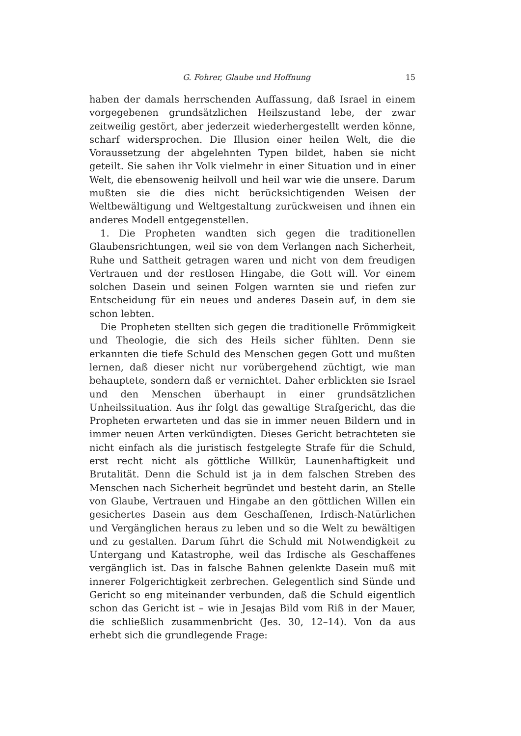G. Fohrer, Glaube und Hoffnung 15
haben der damals herrschenden Auffassung, daß Israel in einem vorgegebenen grundsätzlichen Heilszustand lebe, der zwar zeitweilig gestört, aber jederzeit wiederhergestellt werden könne, scharf widersprochen. Die Illusion einer heilen Welt, die die Voraussetzung der abgelehnten Typen bildet, haben sie nicht geteilt. Sie sahen ihr Volk vielmehr in einer Situation und in einer Welt, die ebensowenig heilvoll und heil war wie die unsere. Darum mußten sie die dies nicht berücksichtigenden Weisen der Weltbewältigung und Weltgestaltung zurückweisen und ihnen ein anderes Modell entgegenstellen.
1. Die Propheten wandten sich gegen die traditionellen Glaubensrichtungen, weil sie von dem Verlangen nach Sicherheit, Ruhe und Sattheit getragen waren und nicht von dem freudigen Vertrauen und der restlosen Hingabe, die Gott will. Vor einem solchen Dasein und seinen Folgen warnten sie und riefen zur Entscheidung für ein neues und anderes Dasein auf, in dem sie schon lebten.
Die Propheten stellten sich gegen die traditionelle Frömmigkeit und Theologie, die sich des Heils sicher fühlten. Denn sie erkannten die tiefe Schuld des Menschen gegen Gott und mußten lernen, daß dieser nicht nur vorübergehend züchtigt, wie man behauptete, sondern daß er vernichtet. Daher erblickten sie Israel und den Menschen überhaupt in einer grundsätzlichen Unheilssituation. Aus ihr folgt das gewaltige Strafgericht, das die Propheten erwarteten und das sie in immer neuen Bildern und in immer neuen Arten verkündigten. Dieses Gericht betrachteten sie nicht einfach als die juristisch festgelegte Strafe für die Schuld, erst recht nicht als göttliche Willkür, Launenhaftigkeit und Brutalität. Denn die Schuld ist ja in dem falschen Streben des Menschen nach Sicherheit begründet und besteht darin, an Stelle von Glaube, Vertrauen und Hingabe an den göttlichen Willen ein gesichertes Dasein aus dem Geschaffenen, Irdisch-Natürlichen und Vergänglichen heraus zu leben und so die Welt zu bewältigen und zu gestalten. Darum führt die Schuld mit Notwendigkeit zu Untergang und Katastrophe, weil das Irdische als Geschaffenes vergänglich ist. Das in falsche Bahnen gelenkte Dasein muß mit innerer Folgerichtigkeit zerbrechen. Gelegentlich sind Sünde und Gericht so eng miteinander verbunden, daß die Schuld eigentlich schon das Gericht ist – wie in Jesajas Bild vom Riß in der Mauer, die schließlich zusammenbricht (Jes. 30, 12–14). Von da aus erhebt sich die grundlegende Frage: